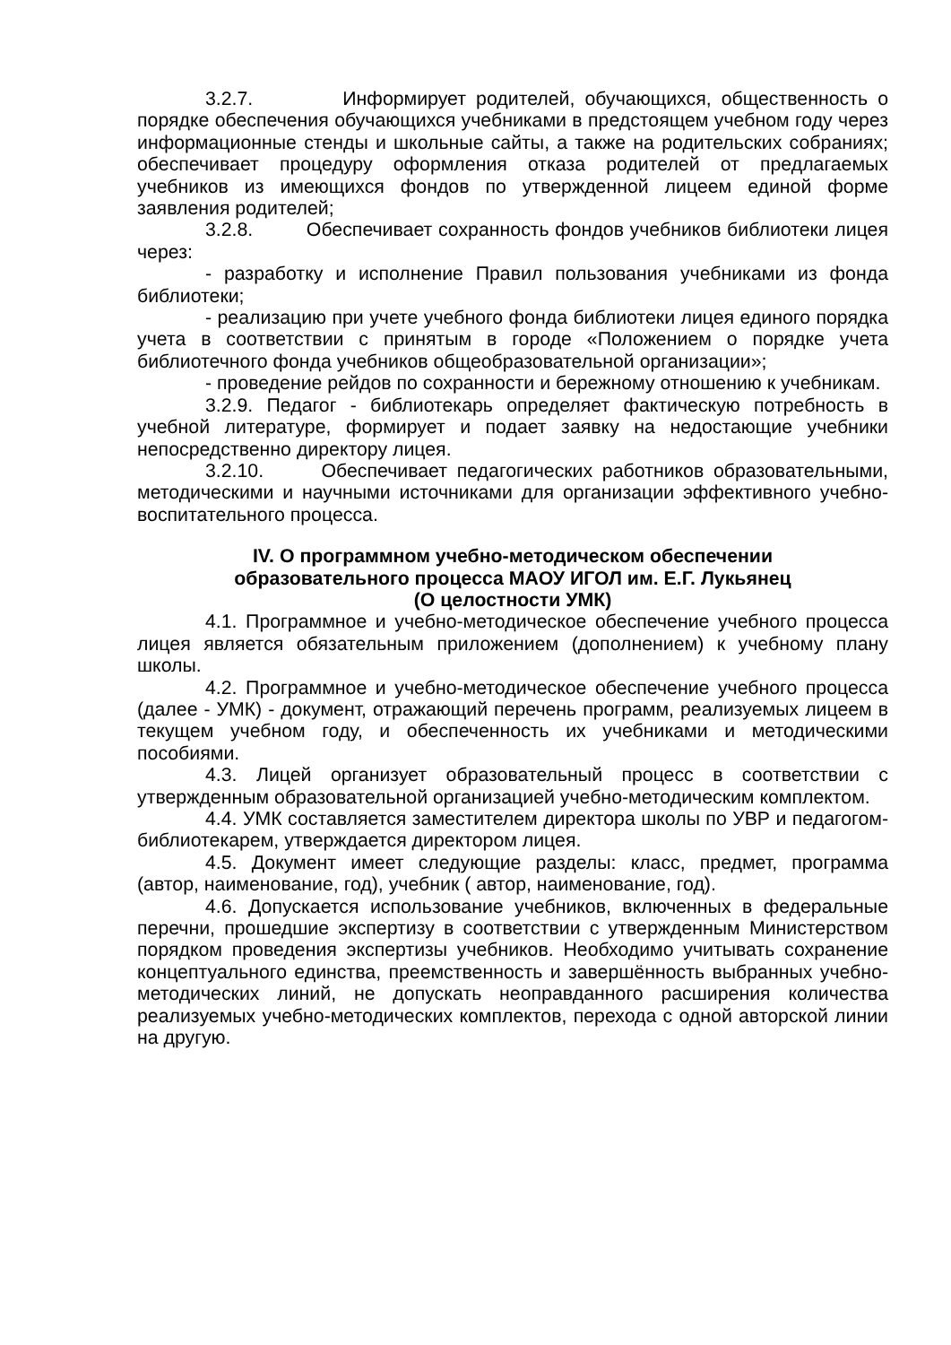3.2.7. Информирует родителей, обучающихся, общественность о порядке обеспечения обучающихся учебниками в предстоящем учебном году через информационные стенды и школьные сайты, а также на родительских собраниях; обеспечивает процедуру оформления отказа родителей от предлагаемых учебников из имеющихся фондов по утвержденной лицеем единой форме заявления родителей;
3.2.8. Обеспечивает сохранность фондов учебников библиотеки лицея через:
- разработку и исполнение Правил пользования учебниками из фонда библиотеки;
- реализацию при учете учебного фонда библиотеки лицея единого порядка учета в соответствии с принятым в городе «Положением о порядке учета библиотечного фонда учебников общеобразовательной организации»;
- проведение рейдов по сохранности и бережному отношению к учебникам.
3.2.9. Педагог - библиотекарь определяет фактическую потребность в учебной литературе, формирует и подает заявку на недостающие учебники непосредственно директору лицея.
3.2.10. Обеспечивает педагогических работников образовательными, методическими и научными источниками для организации эффективного учебно-воспитательного процесса.
IV. О программном учебно-методическом обеспечении
образовательного процесса МАОУ ИГОЛ им. Е.Г. Лукьянец
(О целостности УМК)
4.1. Программное и учебно-методическое обеспечение учебного процесса лицея является обязательным приложением (дополнением) к учебному плану школы.
4.2. Программное и учебно-методическое обеспечение учебного процесса (далее - УМК) - документ, отражающий перечень программ, реализуемых лицеем в текущем учебном году, и обеспеченность их учебниками и методическими пособиями.
4.3. Лицей организует образовательный процесс в соответствии с утвержденным образовательной организацией учебно-методическим комплектом.
4.4. УМК составляется заместителем директора школы по УВР и педагогом-библиотекарем, утверждается директором лицея.
4.5. Документ имеет следующие разделы: класс, предмет, программа (автор, наименование, год), учебник ( автор, наименование, год).
4.6. Допускается использование учебников, включенных в федеральные перечни, прошедшие экспертизу в соответствии с утвержденным Министерством порядком проведения экспертизы учебников. Необходимо учитывать сохранение концептуального единства, преемственность и завершённость выбранных учебно-методических линий, не допускать неоправданного расширения количества реализуемых учебно-методических комплектов, перехода с одной авторской линии на другую.